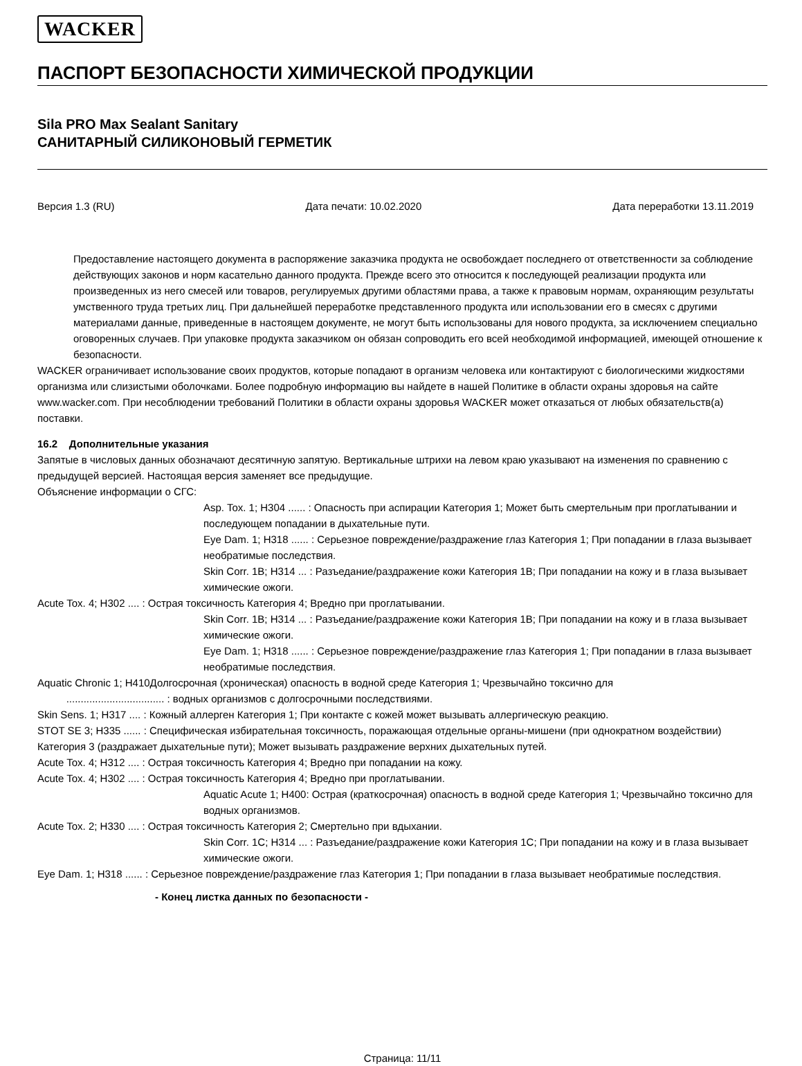WACKER
ПАСПОРТ БЕЗОПАСНОСТИ ХИМИЧЕСКОЙ ПРОДУКЦИИ
Sila PRO Max Sealant Sanitary
САНИТАРНЫЙ СИЛИКОНОВЫЙ ГЕРМЕТИК
Версия 1.3 (RU) Дата печати: 10.02.2020 Дата переработки 13.11.2019
Предоставление настоящего документа в распоряжение заказчика продукта не освобождает последнего от ответственности за соблюдение действующих законов и норм касательно данного продукта. Прежде всего это относится к последующей реализации продукта или произведенных из него смесей или товаров, регулируемых другими областями права, а также к правовым нормам, охраняющим результаты умственного труда третьих лиц. При дальнейшей переработке представленного продукта или использовании его в смесях с другими материалами данные, приведенные в настоящем документе, не могут быть использованы для нового продукта, за исключением специально оговоренных случаев. При упаковке продукта заказчиком он обязан сопроводить его всей необходимой информацией, имеющей отношение к безопасности.
WACKER ограничивает использование своих продуктов, которые попадают в организм человека или контактируют с биологическими жидкостями организма или слизистыми оболочками. Более подробную информацию вы найдете в нашей Политике в области охраны здоровья на сайте www.wacker.com. При несоблюдении требований Политики в области охраны здоровья WACKER может отказаться от любых обязательств(а) поставки.
16.2 Дополнительные указания
Запятые в числовых данных обозначают десятичную запятую. Вертикальные штрихи на левом краю указывают на изменения по сравнению с предыдущей версией. Настоящая версия заменяет все предыдущие.
Объяснение информации о СГС:
Asp. Tox. 1; H304 ...... : Опасность при аспирации Категория 1; Может быть смертельным при проглатывании и последующем попадании в дыхательные пути.
Eye Dam. 1; H318 ...... : Серьезное повреждение/раздражение глаз Категория 1; При попадании в глаза вызывает необратимые последствия.
Skin Corr. 1B; H314 ... : Разъедание/раздражение кожи Категория 1B; При попадании на кожу и в глаза вызывает химические ожоги.
Acute Tox. 4; H302 .... : Острая токсичность Категория 4; Вредно при проглатывании.
Skin Corr. 1B; H314 ... : Разъедание/раздражение кожи Категория 1B; При попадании на кожу и в глаза вызывает химические ожоги.
Eye Dam. 1; H318 ...... : Серьезное повреждение/раздражение глаз Категория 1; При попадании в глаза вызывает необратимые последствия.
Aquatic Chronic 1; H410Долгосрочная (хроническая) опасность в водной среде Категория 1; Чрезвычайно токсично для
.................................. : водных организмов с долгосрочными последствиями.
Skin Sens. 1; H317 .... : Кожный аллерген Категория 1; При контакте с кожей может вызывать аллергическую реакцию.
STOT SE 3; H335 ...... : Специфическая избирательная токсичность, поражающая отдельные органы-мишени (при однократном воздействии) Категория 3 (раздражает дыхательные пути); Может вызывать раздражение верхних дыхательных путей.
Acute Tox. 4; H312 .... : Острая токсичность Категория 4; Вредно при попадании на кожу.
Acute Tox. 4; H302 .... : Острая токсичность Категория 4; Вредно при проглатывании.
Aquatic Acute 1; H400: Острая (краткосрочная) опасность в водной среде Категория 1; Чрезвычайно токсично для водных организмов.
Acute Tox. 2; H330 .... : Острая токсичность Категория 2; Смертельно при вдыхании.
Skin Corr. 1C; H314 ... : Разъедание/раздражение кожи Категория 1C; При попадании на кожу и в глаза вызывает химические ожоги.
Eye Dam. 1; H318 ...... : Серьезное повреждение/раздражение глаз Категория 1; При попадании в глаза вызывает необратимые последствия.
- Конец листка данных по безопасности -
Страница: 11/11